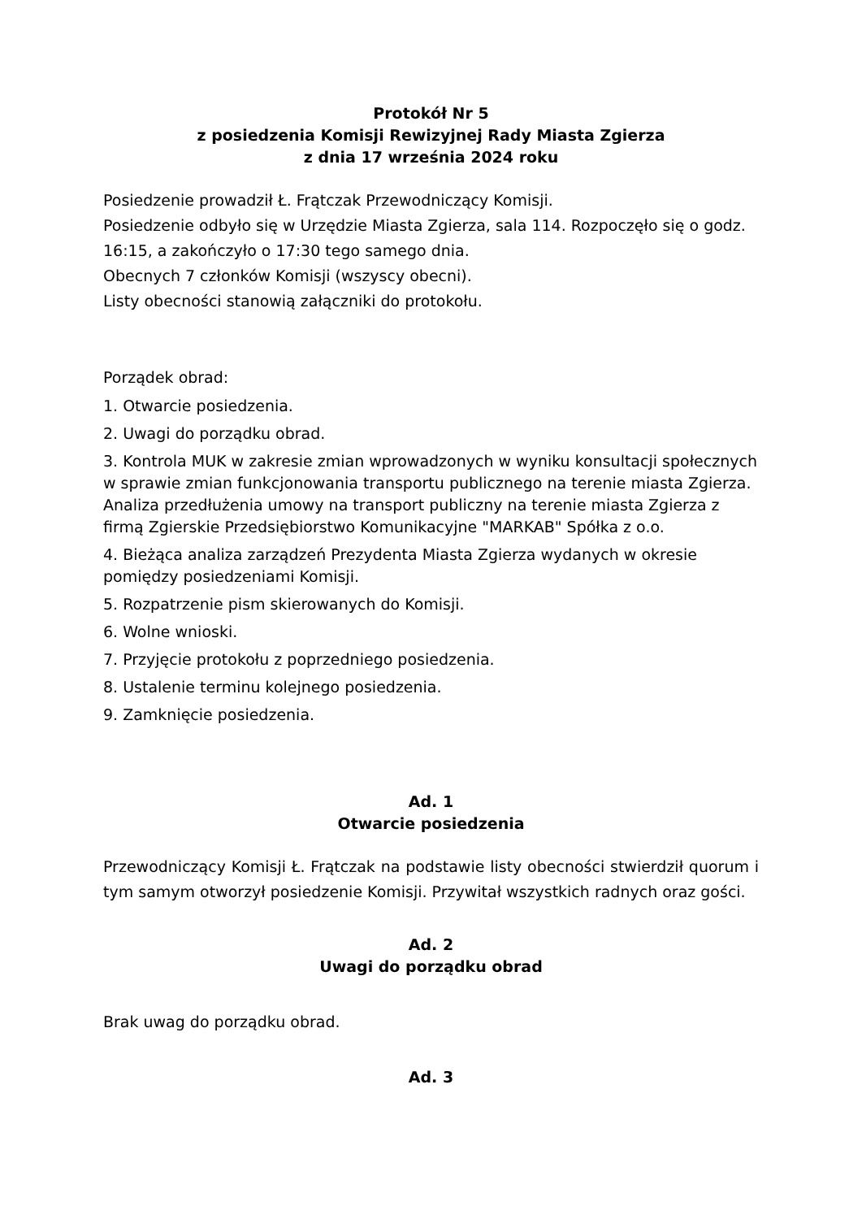Protokół Nr 5
z posiedzenia Komisji Rewizyjnej Rady Miasta Zgierza
z dnia 17 września 2024 roku
Posiedzenie prowadził Ł. Frątczak Przewodniczący Komisji.
Posiedzenie odbyło się w Urzędzie Miasta Zgierza, sala 114. Rozpoczęło się o godz. 16:15, a zakończyło o 17:30 tego samego dnia.
Obecnych 7 członków Komisji (wszyscy obecni).
Listy obecności stanowią załączniki do protokołu.
Porządek obrad:
1. Otwarcie posiedzenia.
2. Uwagi do porządku obrad.
3. Kontrola MUK w zakresie zmian wprowadzonych w wyniku konsultacji społecznych w sprawie zmian funkcjonowania transportu publicznego na terenie miasta Zgierza. Analiza przedłużenia umowy na transport publiczny na terenie miasta Zgierza z firmą Zgierskie Przedsiębiorstwo Komunikacyjne "MARKAB" Spółka z o.o.
4. Bieżąca analiza zarządzeń Prezydenta Miasta Zgierza wydanych w okresie pomiędzy posiedzeniami Komisji.
5. Rozpatrzenie pism skierowanych do Komisji.
6. Wolne wnioski.
7. Przyjęcie protokołu z poprzedniego posiedzenia.
8. Ustalenie terminu kolejnego posiedzenia.
9. Zamknięcie posiedzenia.
Ad. 1
Otwarcie posiedzenia
Przewodniczący Komisji Ł. Frątczak na podstawie listy obecności stwierdził quorum i tym samym otworzył posiedzenie Komisji. Przywitał wszystkich radnych oraz gości.
Ad. 2
Uwagi do porządku obrad
Brak uwag do porządku obrad.
Ad. 3